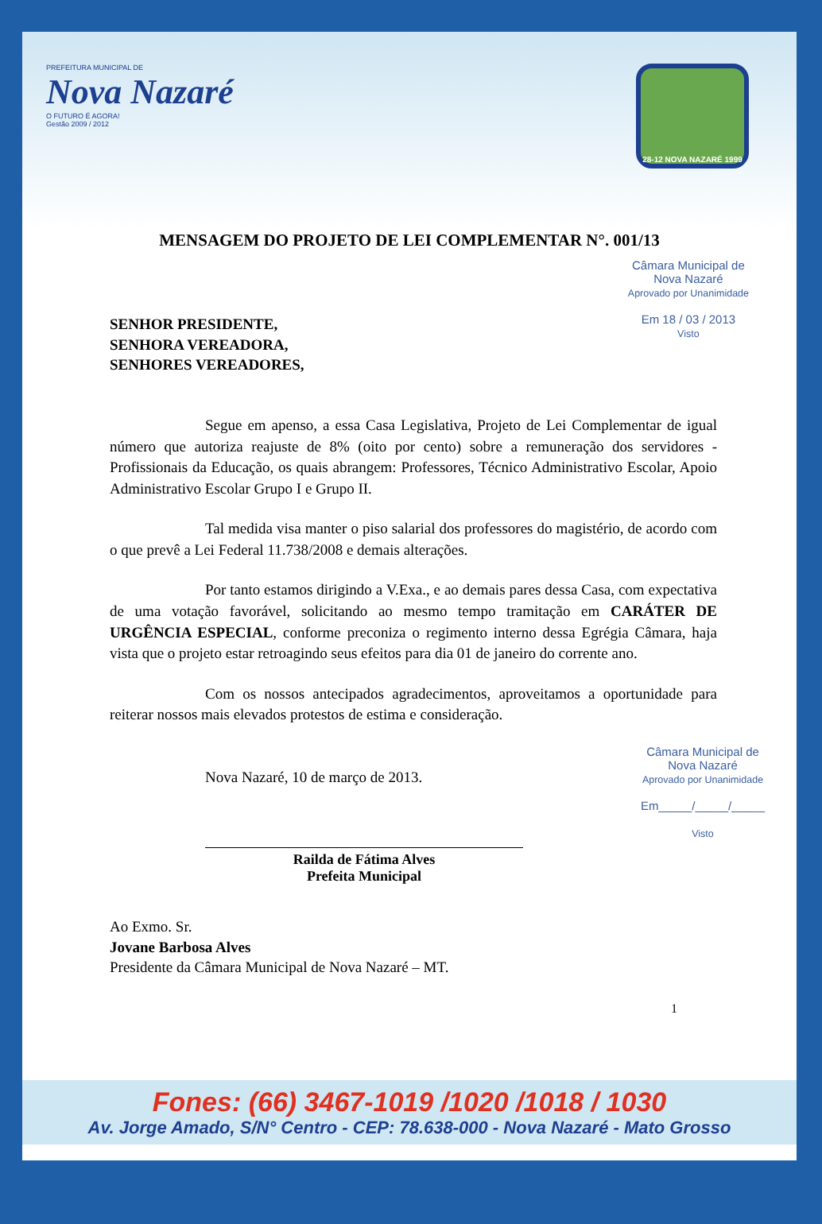PREFEITURA MUNICIPAL DE
Nova Nazaré
O FUTURO É AGORA!
Gestão 2009 / 2012
28-12 NOVA NAZARÉ 1999
MENSAGEM DO PROJETO DE LEI COMPLEMENTAR N°. 001/13
SENHOR PRESIDENTE,
SENHORA VEREADORA,
SENHORES VEREADORES,
Câmara Municipal de
Nova Nazaré
Aprovado por Unanimidade
Em 18 / 03 / 2013
Visto
Segue em apenso, a essa Casa Legislativa, Projeto de Lei Complementar de igual número que autoriza reajuste de 8% (oito por cento) sobre a remuneração dos servidores - Profissionais da Educação, os quais abrangem: Professores, Técnico Administrativo Escolar, Apoio Administrativo Escolar Grupo I e Grupo II.
Tal medida visa manter o piso salarial dos professores do magistério, de acordo com o que prevê a Lei Federal 11.738/2008 e demais alterações.
Por tanto estamos dirigindo a V.Exa., e ao demais pares dessa Casa, com expectativa de uma votação favorável, solicitando ao mesmo tempo tramitação em CARÁTER DE URGÊNCIA ESPECIAL, conforme preconiza o regimento interno dessa Egrégia Câmara, haja vista que o projeto estar retroagindo seus efeitos para dia 01 de janeiro do corrente ano.
Com os nossos antecipados agradecimentos, aproveitamos a oportunidade para reiterar nossos mais elevados protestos de estima e consideração.
Nova Nazaré, 10 de março de 2013.
Câmara Municipal de
Nova Nazaré
Aprovado por Unanimidade
Em_____/_____/_____
Visto
Railda de Fátima Alves
Prefeita Municipal
Ao Exmo. Sr.
Jovane Barbosa Alves
Presidente da Câmara Municipal de Nova Nazaré – MT.
1
Fones: (66) 3467-1019 /1020 /1018 / 1030
Av. Jorge Amado, S/N° Centro - CEP: 78.638-000 - Nova Nazaré - Mato Grosso